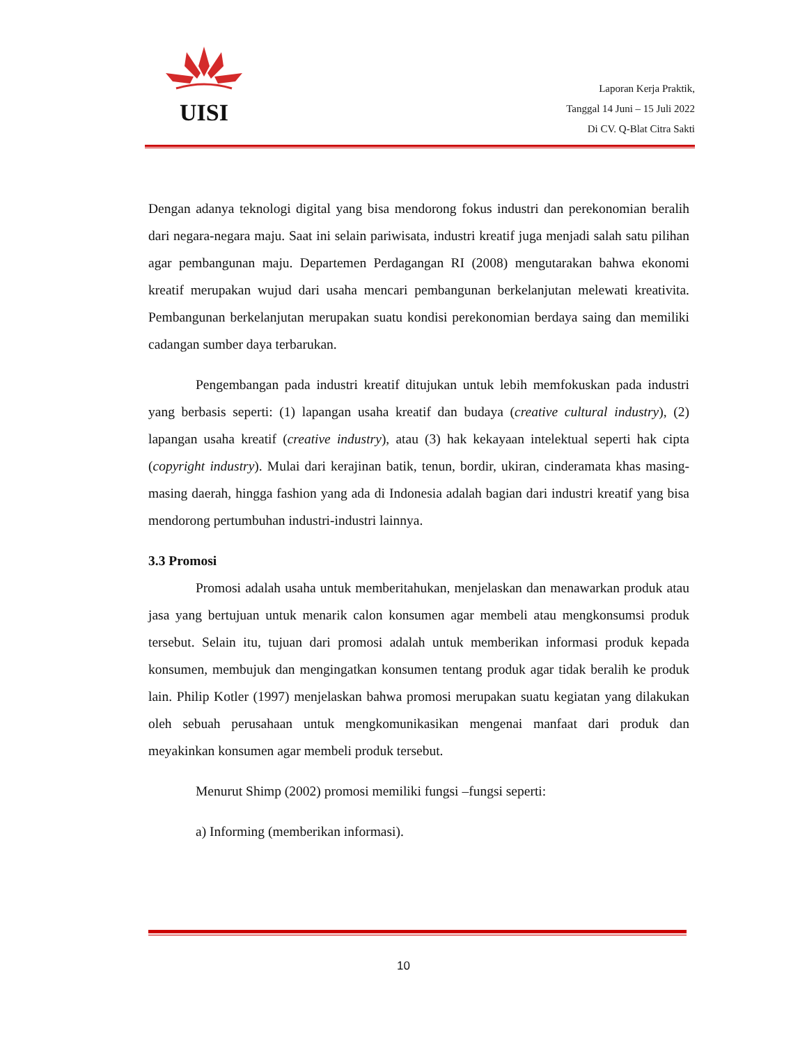UISI
Laporan Kerja Praktik,
Tanggal 14 Juni – 15 Juli 2022
Di CV. Q-Blat Citra Sakti
Dengan adanya teknologi digital yang bisa mendorong fokus industri dan perekonomian beralih dari negara-negara maju. Saat ini selain pariwisata, industri kreatif juga menjadi salah satu pilihan agar pembangunan maju. Departemen Perdagangan RI (2008) mengutarakan bahwa ekonomi kreatif merupakan wujud dari usaha mencari pembangunan berkelanjutan melewati kreativita. Pembangunan berkelanjutan merupakan suatu kondisi perekonomian berdaya saing dan memiliki cadangan sumber daya terbarukan.
Pengembangan pada industri kreatif ditujukan untuk lebih memfokuskan pada industri yang berbasis seperti: (1) lapangan usaha kreatif dan budaya (creative cultural industry), (2) lapangan usaha kreatif (creative industry), atau (3) hak kekayaan intelektual seperti hak cipta (copyright industry). Mulai dari kerajinan batik, tenun, bordir, ukiran, cinderamata khas masing-masing daerah, hingga fashion yang ada di Indonesia adalah bagian dari industri kreatif yang bisa mendorong pertumbuhan industri-industri lainnya.
3.3 Promosi
Promosi adalah usaha untuk memberitahukan, menjelaskan dan menawarkan produk atau jasa yang bertujuan untuk menarik calon konsumen agar membeli atau mengkonsumsi produk tersebut. Selain itu, tujuan dari promosi adalah untuk memberikan informasi produk kepada konsumen, membujuk dan mengingatkan konsumen tentang produk agar tidak beralih ke produk lain. Philip Kotler (1997) menjelaskan bahwa promosi merupakan suatu kegiatan yang dilakukan oleh sebuah perusahaan untuk mengkomunikasikan mengenai manfaat dari produk dan meyakinkan konsumen agar membeli produk tersebut.
Menurut Shimp (2002) promosi memiliki fungsi –fungsi seperti:
a) Informing (memberikan informasi).
10